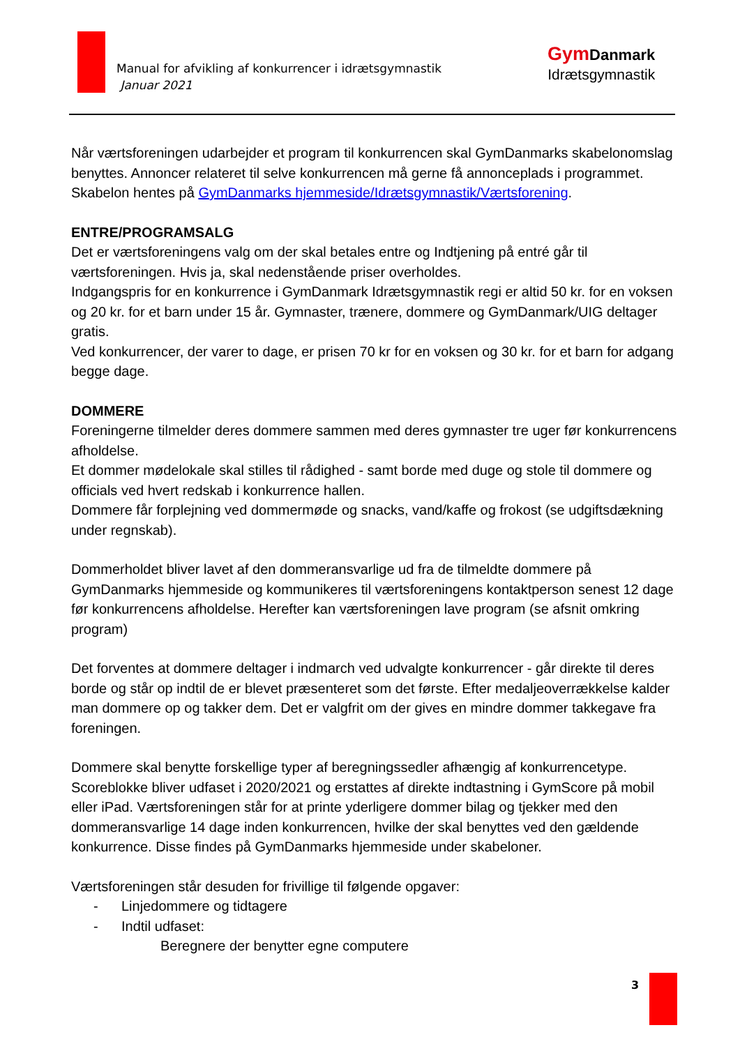Manual for afvikling af konkurrencer i idrætsgymnastik
Januar 2021
Gym Danmark
Idrætsgymnastik
Når værtsforeningen udarbejder et program til konkurrencen skal GymDanmarks skabelonomslag benyttes. Annoncer relateret til selve konkurrencen må gerne få annonceplads i programmet.
Skabelon hentes på GymDanmarks hjemmeside/Idrætsgymnastik/Værtsforening.
ENTRE/PROGRAMSALG
Det er værtsforeningens valg om der skal betales entre og Indtjening på entré går til værtsforeningen. Hvis ja, skal nedenstående priser overholdes.
Indgangspris for en konkurrence i GymDanmark Idrætsgymnastik regi er altid 50 kr. for en voksen og 20 kr. for et barn under 15 år. Gymnaster, trænere, dommere og GymDanmark/UIG deltager gratis.
Ved konkurrencer, der varer to dage, er prisen 70 kr for en voksen og 30 kr. for et barn for adgang begge dage.
DOMMERE
Foreningerne tilmelder deres dommere sammen med deres gymnaster tre uger før konkurrencens afholdelse.
Et dommer mødelokale skal stilles til rådighed - samt borde med duge og stole til dommere og officials ved hvert redskab i konkurrence hallen.
Dommere får forplejning ved dommermøde og snacks, vand/kaffe og frokost (se udgiftsdækning under regnskab).
Dommerholdet bliver lavet af den dommeransvarlige ud fra de tilmeldte dommere på GymDanmarks hjemmeside og kommunikeres til værtsforeningens kontaktperson senest 12 dage før konkurrencens afholdelse. Herefter kan værtsforeningen lave program (se afsnit omkring program)
Det forventes at dommere deltager i indmarch ved udvalgte konkurrencer - går direkte til deres borde og står op indtil de er blevet præsenteret som det første. Efter medaljeoverrækkelse kalder man dommere op og takker dem. Det er valgfrit om der gives en mindre dommer takkegave fra foreningen.
Dommere skal benytte forskellige typer af beregningssedler afhængig af konkurrencetype. Scoreblokke bliver udfaset i 2020/2021 og erstattes af direkte indtastning i GymScore på mobil eller iPad. Værtsforeningen står for at printe yderligere dommer bilag og tjekker med den dommeransvarlige 14 dage inden konkurrencen, hvilke der skal benyttes ved den gældende konkurrence. Disse findes på GymDanmarks hjemmeside under skabeloner.
Værtsforeningen står desuden for frivillige til følgende opgaver:
- Linjedommere og tidtagere
- Indtil udfaset:
Beregnere der benytter egne computere
3